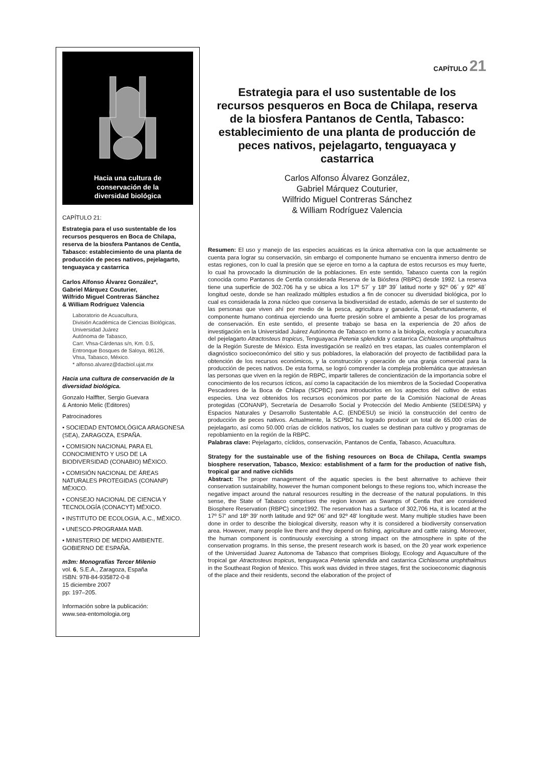Hacia una cultura de
conservación de la
diversidad biológica
CAPÍTULO 21:
Estrategia para el uso sustentable de los recursos pesqueros en Boca de Chilapa, reserva de la biosfera Pantanos de Centla, Tabasco: establecimiento de una planta de producción de peces nativos, pejelagarto, tenguayaca y castarrica
Carlos Alfonso Álvarez González*,
Gabriel Márquez Couturier,
Wilfrido Miguel Contreras Sánchez
& William Rodríguez Valencia
Laboratorio de Acuacultura,
División Académica de Ciencias Biológicas,
Universidad Juárez
Autónoma de Tabasco,
Carr. Vhsa-Cárdenas s/n, Km. 0.5,
Entronque Bosques de Saloya, 86126,
Vhsa, Tabasco, México.
* alfonso.alvarez@dacbiol.ujat.mx
Hacia una cultura de conservación de la diversidad biológica.
Gonzalo Halffter, Sergio Guevara
& Antonio Melic (Editores)
Patrocinadores
• SOCIEDAD ENTOMOLÓGICA ARAGONESA (SEA), ZARAGOZA, ESPAÑA.
• COMISION NACIONAL PARA EL CONOCIMIENTO Y USO DE LA BIODIVERSIDAD (CONABIO) MÉXICO.
• COMISIÓN NACIONAL DE ÁREAS NATURALES PROTEGIDAS (CONANP) MÉXICO.
• CONSEJO NACIONAL DE CIENCIA Y TECNOLOGÍA (CONACYT) MÉXICO.
• INSTITUTO DE ECOLOGIA, A.C., MÉXICO.
• UNESCO-PROGRAMA MAB.
• MINISTERIO DE MEDIO AMBIENTE. GOBIERNO DE ESPAÑA.
m3m: Monografías Tercer Milenio
vol. 6, S.E.A., Zaragoza, España
ISBN: 978-84-935872-0-8
15 diciembre 2007
pp: 197–205.
Información sobre la publicación:
www.sea-entomologia.org
CAPÍTULO 21
Estrategia para el uso sustentable de los recursos pesqueros en Boca de Chilapa, reserva de la biosfera Pantanos de Centla, Tabasco: establecimiento de una planta de producción de peces nativos, pejelagarto, tenguayaca y castarrica
Carlos Alfonso Álvarez González,
Gabriel Márquez Couturier,
Wilfrido Miguel Contreras Sánchez
& William Rodríguez Valencia
Resumen: El uso y manejo de las especies acuáticas es la única alternativa con la que actualmente se cuenta para lograr su conservación, sin embargo el componente humano se encuentra inmerso dentro de estas regiones, con lo cual la presión que se ejerce en torno a la captura de estos recursos es muy fuerte, lo cual ha provocado la disminución de la poblaciones. En este sentido, Tabasco cuenta con la región conocida como Pantanos de Centla considerada Reserva de la Biósfera (RBPC) desde 1992. La reserva tiene una superficie de 302.706 ha y se ubica a los 17º 57´ y 18º 39´ latitud norte y 92º 06´ y 92º 48´ longitud oeste, donde se han realizado múltiples estudios a fin de conocer su diversidad biológica, por lo cual es considerada la zona núcleo que conserva la biodiversidad de estado, además de ser el sustento de las personas que viven ahí por medio de la pesca, agricultura y ganadería, Desafortunadamente, el componente humano continua ejerciendo una fuerte presión sobre el ambiente a pesar de los programas de conservación. En este sentido, el presente trabajo se basa en la experiencia de 20 años de investigación en la Universidad Juárez Autónoma de Tabasco en torno a la biología, ecología y acuacultura del pejelagarto Atractosteus tropicus, Tenguayaca Petenia splendida y castarrica Cichlasoma urophthalmus de la Región Sureste de México. Esta investigación se realizó en tres etapas, las cuales contemplaron el diagnóstico socioeconómico del sitio y sus pobladores, la elaboración del proyecto de factibilidad para la obtención de los recursos económicos, y la construcción y operación de una granja comercial para la producción de peces nativos. De esta forma, se logró comprender la compleja problemática que atraviesan las personas que viven en la región de RBPC, impartir talleres de concientización de la importancia sobre el conocimiento de los recursos ícticos, así como la capacitación de los miembros de la Sociedad Cooperativa Pescadores de la Boca de Chilapa (SCPBC) para introducirlos en los aspectos del cultivo de estas especies. Una vez obtenidos los recursos económicos por parte de la Comisión Nacional de Areas protegidas (CONANP), Secretaría de Desarrollo Social y Protección del Medio Ambiente (SEDESPA) y Espacios Naturales y Desarrollo Sustentable A.C. (ENDESU) se inició la construcción del centro de producción de peces nativos. Actualmente, la SCPBC ha logrado producir un total de 65.000 crías de pejelagarto, así como 50.000 crías de cíclidos nativos, los cuales se destinan para cultivo y programas de repoblamiento en la región de la RBPC.
Palabras clave: Pejelagarto, cíclidos, conservación, Pantanos de Centla, Tabasco, Acuacultura.
Strategy for the sustainable use of the fishing resources on Boca de Chilapa, Centla swamps biosphere reservation, Tabasco, Mexico: establishment of a farm for the production of native fish, tropical gar and native cichlids
Abstract: The proper management of the aquatic species is the best alternative to achieve their conservation sustainability, however the human component belongs to these regions too, which increase the negative impact around the natural resources resulting in the decrease of the natural populations. In this sense, the State of Tabasco comprises the region known as Swamps of Centla that are considered Biosphere Reservation (RBPC) since1992. The reservation has a surface of 302,706 Ha, it is located at the 17º 57' and 18º 39' north latitude and 92º 06' and 92º 48' longitude west. Many multiple studies have been done in order to describe the biological diversity, reason why it is considered a biodiversity conservation area. However, many people live there and they depend on fishing, agriculture and cattle raising. Moreover, the human component is continuously exercising a strong impact on the atmosphere in spite of the conservation programs. In this sense, the present research work is based, on the 20 year work experience of the Universidad Juarez Autonoma de Tabasco that comprises Biology, Ecology and Aquaculture of the tropical gar Atractosteus tropicus, tenguayaca Petenia splendida and castarrica Cichlasoma urophthalmus in the Southeast Region of Mexico. This work was divided in three stages, first the socioeconomic diagnosis of the place and their residents, second the elaboration of the project of